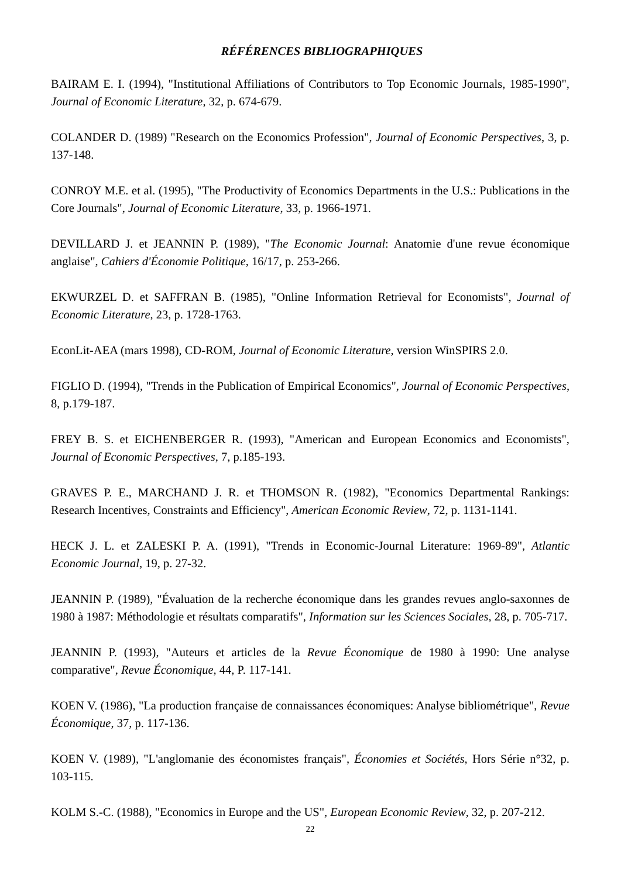RÉFÉRENCES BIBLIOGRAPHIQUES
BAIRAM E. I. (1994), "Institutional Affiliations of Contributors to Top Economic Journals, 1985-1990", Journal of Economic Literature, 32, p. 674-679.
COLANDER D. (1989) "Research on the Economics Profession", Journal of Economic Perspectives, 3, p. 137-148.
CONROY M.E. et al. (1995), "The Productivity of Economics Departments in the U.S.: Publications in the Core Journals", Journal of Economic Literature, 33, p. 1966-1971.
DEVILLARD J. et JEANNIN P. (1989), "The Economic Journal: Anatomie d'une revue économique anglaise", Cahiers d'Économie Politique, 16/17, p. 253-266.
EKWURZEL D. et SAFFRAN B. (1985), "Online Information Retrieval for Economists", Journal of Economic Literature, 23, p. 1728-1763.
EconLit-AEA (mars 1998), CD-ROM, Journal of Economic Literature, version WinSPIRS 2.0.
FIGLIO D. (1994), "Trends in the Publication of Empirical Economics", Journal of Economic Perspectives, 8, p.179-187.
FREY B. S. et EICHENBERGER R. (1993), "American and European Economics and Economists", Journal of Economic Perspectives, 7, p.185-193.
GRAVES P. E., MARCHAND J. R. et THOMSON R. (1982), "Economics Departmental Rankings: Research Incentives, Constraints and Efficiency", American Economic Review, 72, p. 1131-1141.
HECK J. L. et ZALESKI P. A. (1991), "Trends in Economic-Journal Literature: 1969-89", Atlantic Economic Journal, 19, p. 27-32.
JEANNIN P. (1989), "Évaluation de la recherche économique dans les grandes revues anglo-saxonnes de 1980 à 1987: Méthodologie et résultats comparatifs", Information sur les Sciences Sociales, 28, p. 705-717.
JEANNIN P. (1993), "Auteurs et articles de la Revue Économique de 1980 à 1990: Une analyse comparative", Revue Économique, 44, P. 117-141.
KOEN V. (1986), "La production française de connaissances économiques: Analyse bibliométrique", Revue Économique, 37, p. 117-136.
KOEN V. (1989), "L'anglomanie des économistes français", Économies et Sociétés, Hors Série n°32, p. 103-115.
KOLM S.-C. (1988), "Economics in Europe and the US", European Economic Review, 32, p. 207-212.
22